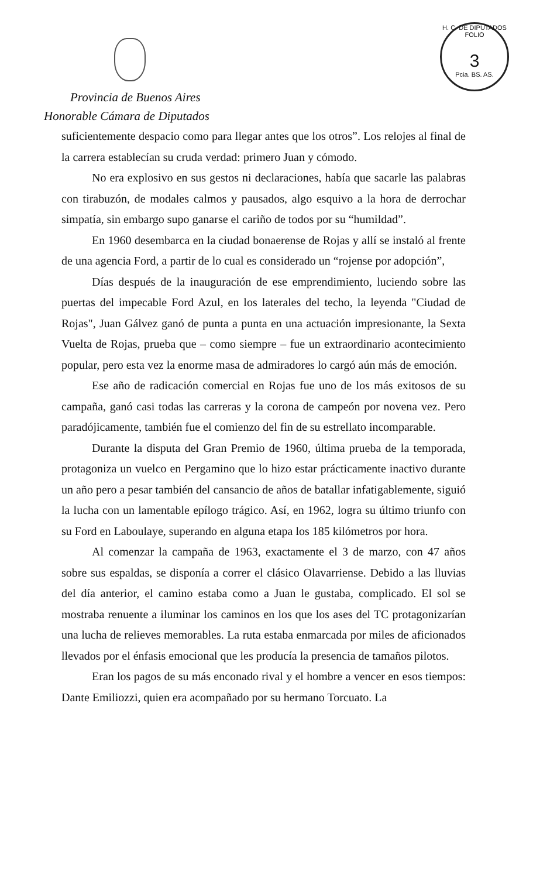Provincia de Buenos Aires
Honorable Cámara de Diputados
H. C. DE DIPUTADOS
FOLIO
3
Pcia. BS. AS.
suficientemente despacio como para llegar antes que los otros”. Los relojes al final de la carrera establecían su cruda verdad: primero Juan y cómodo.
No era explosivo en sus gestos ni declaraciones, había que sacarle las palabras con tirabuzón, de modales calmos y pausados, algo esquivo a la hora de derrochar simpatía, sin embargo supo ganarse el cariño de todos por su “humildad”.
En 1960 desembarca en la ciudad bonaerense de Rojas y allí se instaló al frente de una agencia Ford, a partir de lo cual es considerado un “rojense por adopción”,
Días después de la inauguración de ese emprendimiento, luciendo sobre las puertas del impecable Ford Azul, en los laterales del techo, la leyenda "Ciudad de Rojas", Juan Gálvez ganó de punta a punta en una actuación impresionante, la Sexta Vuelta de Rojas, prueba que – como siempre – fue un extraordinario acontecimiento popular, pero esta vez la enorme masa de admiradores lo cargó aún más de emoción.
Ese año de radicación comercial en Rojas fue uno de los más exitosos de su campaña, ganó casi todas las carreras y la corona de campeón por novena vez. Pero paradójicamente, también fue el comienzo del fin de su estrellato incomparable.
Durante la disputa del Gran Premio de 1960, última prueba de la temporada, protagoniza un vuelco en Pergamino que lo hizo estar prácticamente inactivo durante un año pero a pesar también del cansancio de años de batallar infatigablemente, siguió la lucha con un lamentable epílogo trágico. Así, en 1962, logra su último triunfo con su Ford en Laboulaye, superando en alguna etapa los 185 kilómetros por hora.
Al comenzar la campaña de 1963, exactamente el 3 de marzo, con 47 años sobre sus espaldas, se disponía a correr el clásico Olavarriense. Debido a las lluvias del día anterior, el camino estaba como a Juan le gustaba, complicado. El sol se mostraba renuente a iluminar los caminos en los que los ases del TC protagonizarían una lucha de relieves memorables. La ruta estaba enmarcada por miles de aficionados llevados por el énfasis emocional que les producía la presencia de tamaños pilotos.
Eran los pagos de su más enconado rival y el hombre a vencer en esos tiempos: Dante Emiliozzi, quien era acompañado por su hermano Torcuato. La